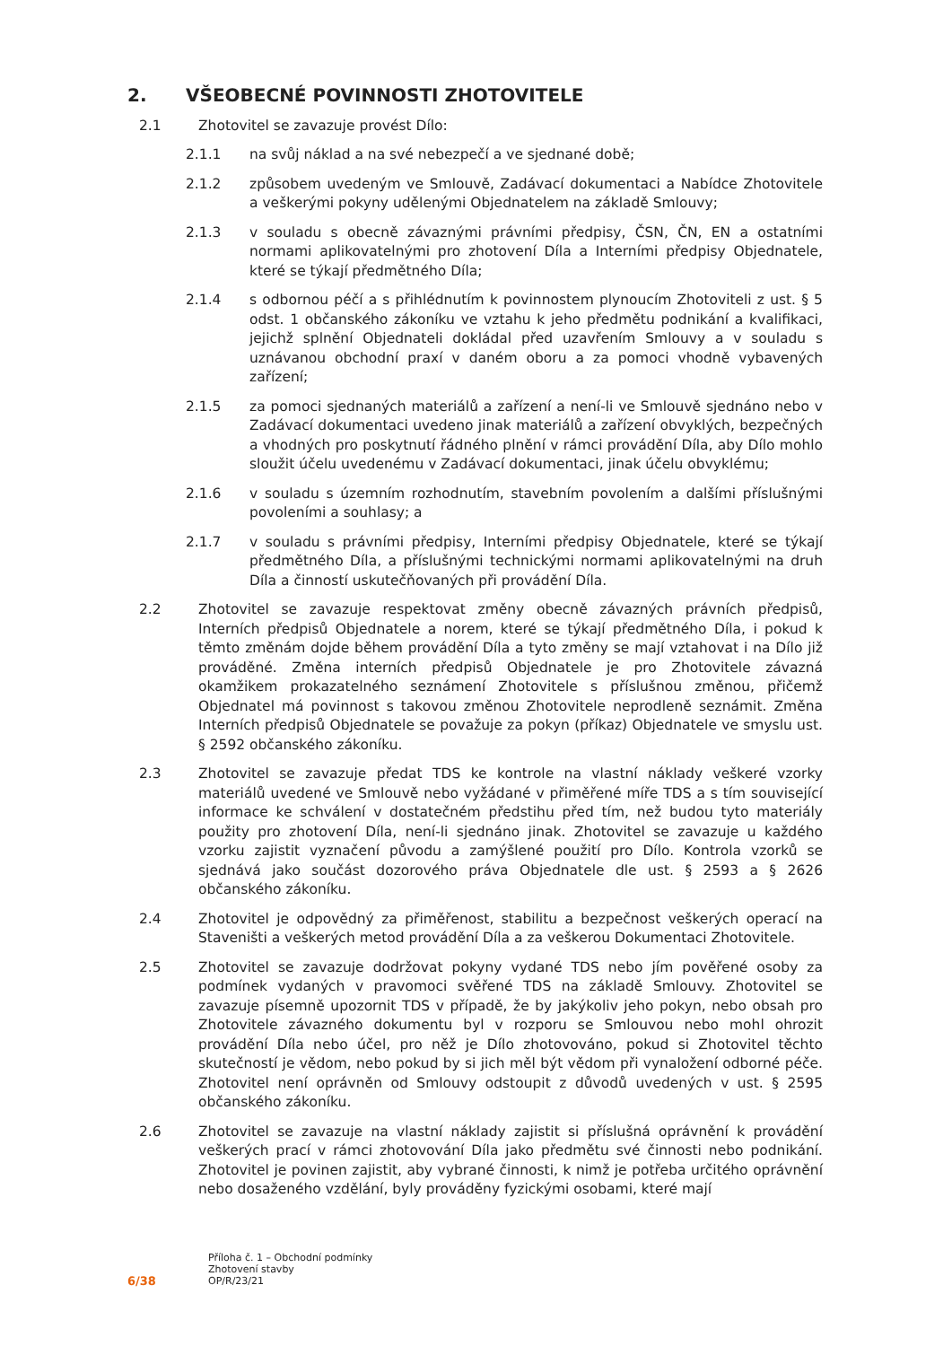2. VŠEOBECNÉ POVINNOSTI ZHOTOVITELE
2.1 Zhotovitel se zavazuje provést Dílo:
2.1.1 na svůj náklad a na své nebezpečí a ve sjednané době;
2.1.2 způsobem uvedeným ve Smlouvě, Zadávací dokumentaci a Nabídce Zhotovitele a veškerými pokyny udělenými Objednatelem na základě Smlouvy;
2.1.3 v souladu s obecně závaznými právními předpisy, ČSN, ČN, EN a ostatními normami aplikovatelnými pro zhotovení Díla a Interními předpisy Objednatele, které se týkají předmětného Díla;
2.1.4 s odbornou péčí a s přihlédnutím k povinnostem plynoucím Zhotoviteli z ust. § 5 odst. 1 občanského zákoníku ve vztahu k jeho předmětu podnikání a kvalifikaci, jejichž splnění Objednateli dokládal před uzavřením Smlouvy a v souladu s uznávanou obchodní praxí v daném oboru a za pomoci vhodně vybavených zařízení;
2.1.5 za pomoci sjednaných materiálů a zařízení a není-li ve Smlouvě sjednáno nebo v Zadávací dokumentaci uvedeno jinak materiálů a zařízení obvyklých, bezpečných a vhodných pro poskytnutí řádného plnění v rámci provádění Díla, aby Dílo mohlo sloužit účelu uvedenému v Zadávací dokumentaci, jinak účelu obvyklému;
2.1.6 v souladu s územním rozhodnutím, stavebním povolením a dalšími příslušnými povoleními a souhlasy; a
2.1.7 v souladu s právními předpisy, Interními předpisy Objednatele, které se týkají předmětného Díla, a příslušnými technickými normami aplikovatelnými na druh Díla a činností uskutečňovaných při provádění Díla.
2.2 Zhotovitel se zavazuje respektovat změny obecně závazných právních předpisů, Interních předpisů Objednatele a norem, které se týkají předmětného Díla, i pokud k těmto změnám dojde během provádění Díla a tyto změny se mají vztahovat i na Dílo již prováděné. Změna interních předpisů Objednatele je pro Zhotovitele závazná okamžikem prokazatelného seznámení Zhotovitele s příslušnou změnou, přičemž Objednatel má povinnost s takovou změnou Zhotovitele neprodleně seznámit. Změna Interních předpisů Objednatele se považuje za pokyn (příkaz) Objednatele ve smyslu ust. § 2592 občanského zákoníku.
2.3 Zhotovitel se zavazuje předat TDS ke kontrole na vlastní náklady veškeré vzorky materiálů uvedené ve Smlouvě nebo vyžádané v přiměřené míře TDS a s tím související informace ke schválení v dostatečném předstihu před tím, než budou tyto materiály použity pro zhotovení Díla, není-li sjednáno jinak. Zhotovitel se zavazuje u každého vzorku zajistit vyznačení původu a zamýšlené použití pro Dílo. Kontrola vzorků se sjednává jako součást dozorového práva Objednatele dle ust. § 2593 a § 2626 občanského zákoníku.
2.4 Zhotovitel je odpovědný za přiměřenost, stabilitu a bezpečnost veškerých operací na Staveništi a veškerých metod provádění Díla a za veškerou Dokumentaci Zhotovitele.
2.5 Zhotovitel se zavazuje dodržovat pokyny vydané TDS nebo jím pověřené osoby za podmínek vydaných v pravomoci svěřené TDS na základě Smlouvy. Zhotovitel se zavazuje písemně upozornit TDS v případě, že by jakýkoliv jeho pokyn, nebo obsah pro Zhotovitele závazného dokumentu byl v rozporu se Smlouvou nebo mohl ohrozit provádění Díla nebo účel, pro něž je Dílo zhotovováno, pokud si Zhotovitel těchto skutečností je vědom, nebo pokud by si jich měl být vědom při vynaložení odborné péče. Zhotovitel není oprávněn od Smlouvy odstoupit z důvodů uvedených v ust. § 2595 občanského zákoníku.
2.6 Zhotovitel se zavazuje na vlastní náklady zajistit si příslušná oprávnění k provádění veškerých prací v rámci zhotovování Díla jako předmětu své činnosti nebo podnikání. Zhotovitel je povinen zajistit, aby vybrané činnosti, k nimž je potřeba určitého oprávnění nebo dosaženého vzdělání, byly prováděny fyzickými osobami, které mají
6/38
Příloha č. 1 – Obchodní podmínky
Zhotovení stavby
OP/R/23/21